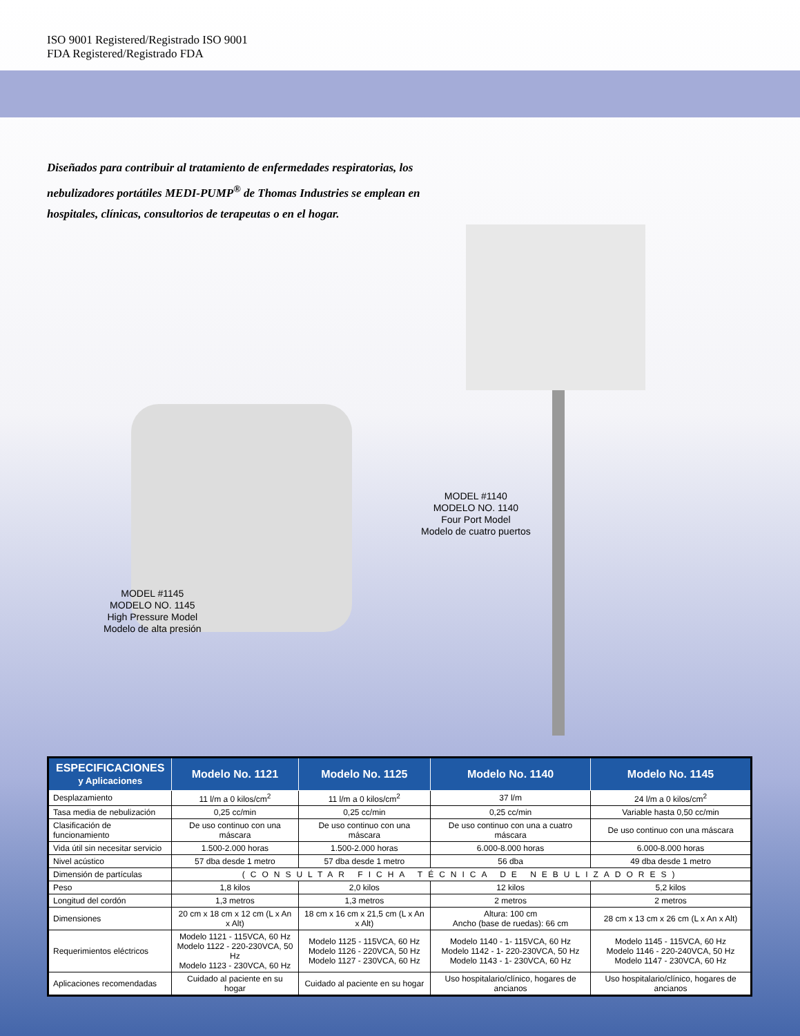ISO 9001 Registered/Registrado ISO 9001
FDA Registered/Registrado FDA
Diseñados para contribuir al tratamiento de enfermedades respiratorias, los nebulizadores portátiles MEDI-PUMP<sup>®</sup> de Thomas Industries se emplean en hospitales, clínicas, consultorios de terapeutas o en el hogar.
MODEL #1140
MODELO NO. 1140
Four Port Model
Modelo de cuatro puertos
MODEL #1145
MODELO NO. 1145
High Pressure Model
Modelo de alta presión
| ESPECIFICACIONES y Aplicaciones | Modelo No. 1121 | Modelo No. 1125 | Modelo No. 1140 | Modelo No. 1145 |
| --- | --- | --- | --- | --- |
| Desplazamiento | 11 l/m a 0 kilos/cm<sup>2</sup> | 11 l/m a 0 kilos/cm<sup>2</sup> | 37 l/m | 24 l/m a 0 kilos/cm<sup>2</sup> |
| Tasa media de nebulización | 0,25 cc/min | 0,25 cc/min | 0,25 cc/min | Variable hasta 0,50 cc/min |
| Clasificación de funcionamiento | De uso continuo con una máscara | De uso continuo con una máscara | De uso continuo con una a cuatro máscara | De uso continuo con una máscara |
| Vida útil sin necesitar servicio | 1.500-2.000 horas | 1.500-2.000 horas | 6.000-8.000 horas | 6.000-8.000 horas |
| Nivel acústico | 57 dba desde 1 metro | 57 dba desde 1 metro | 56 dba | 49 dba desde 1 metro |
| Dimensión de partículas | (CONSULTAR FICHA TÉCNICA DE NEBULIZADORES) | | | |
| Peso | 1,8 kilos | 2,0 kilos | 12 kilos | 5,2 kilos |
| Longitud del cordón | 1,3 metros | 1,3 metros | 2 metros | 2 metros |
| Dimensiones | 20 cm x 18 cm x 12 cm (L x An x Alt) | 18 cm x 16 cm x 21,5 cm (L x An x Alt) | Altura: 100 cm Ancho (base de ruedas): 66 cm | 28 cm x 13 cm x 26 cm (L x An x Alt) |
| Requerimientos eléctricos | Modelo 1121 - 115VCA, 60 Hz Modelo 1122 - 220-230VCA, 50 Hz Modelo 1123 - 230VCA, 60 Hz | Modelo 1125 - 115VCA, 60 Hz Modelo 1126 - 220VCA, 50 Hz Modelo 1127 - 230VCA, 60 Hz | Modelo 1140 - 1- 115VCA, 60 Hz Modelo 1142 - 1- 220-230VCA, 50 Hz Modelo 1143 - 1- 230VCA, 60 Hz | Modelo 1145 - 115VCA, 60 Hz Modelo 1146 - 220-240VCA, 50 Hz Modelo 1147 - 230VCA, 60 Hz |
| Aplicaciones recomendadas | Cuidado al paciente en su hogar | Cuidado al paciente en su hogar | Uso hospitalario/clínico, hogares de ancianos | Uso hospitalario/clínico, hogares de ancianos |